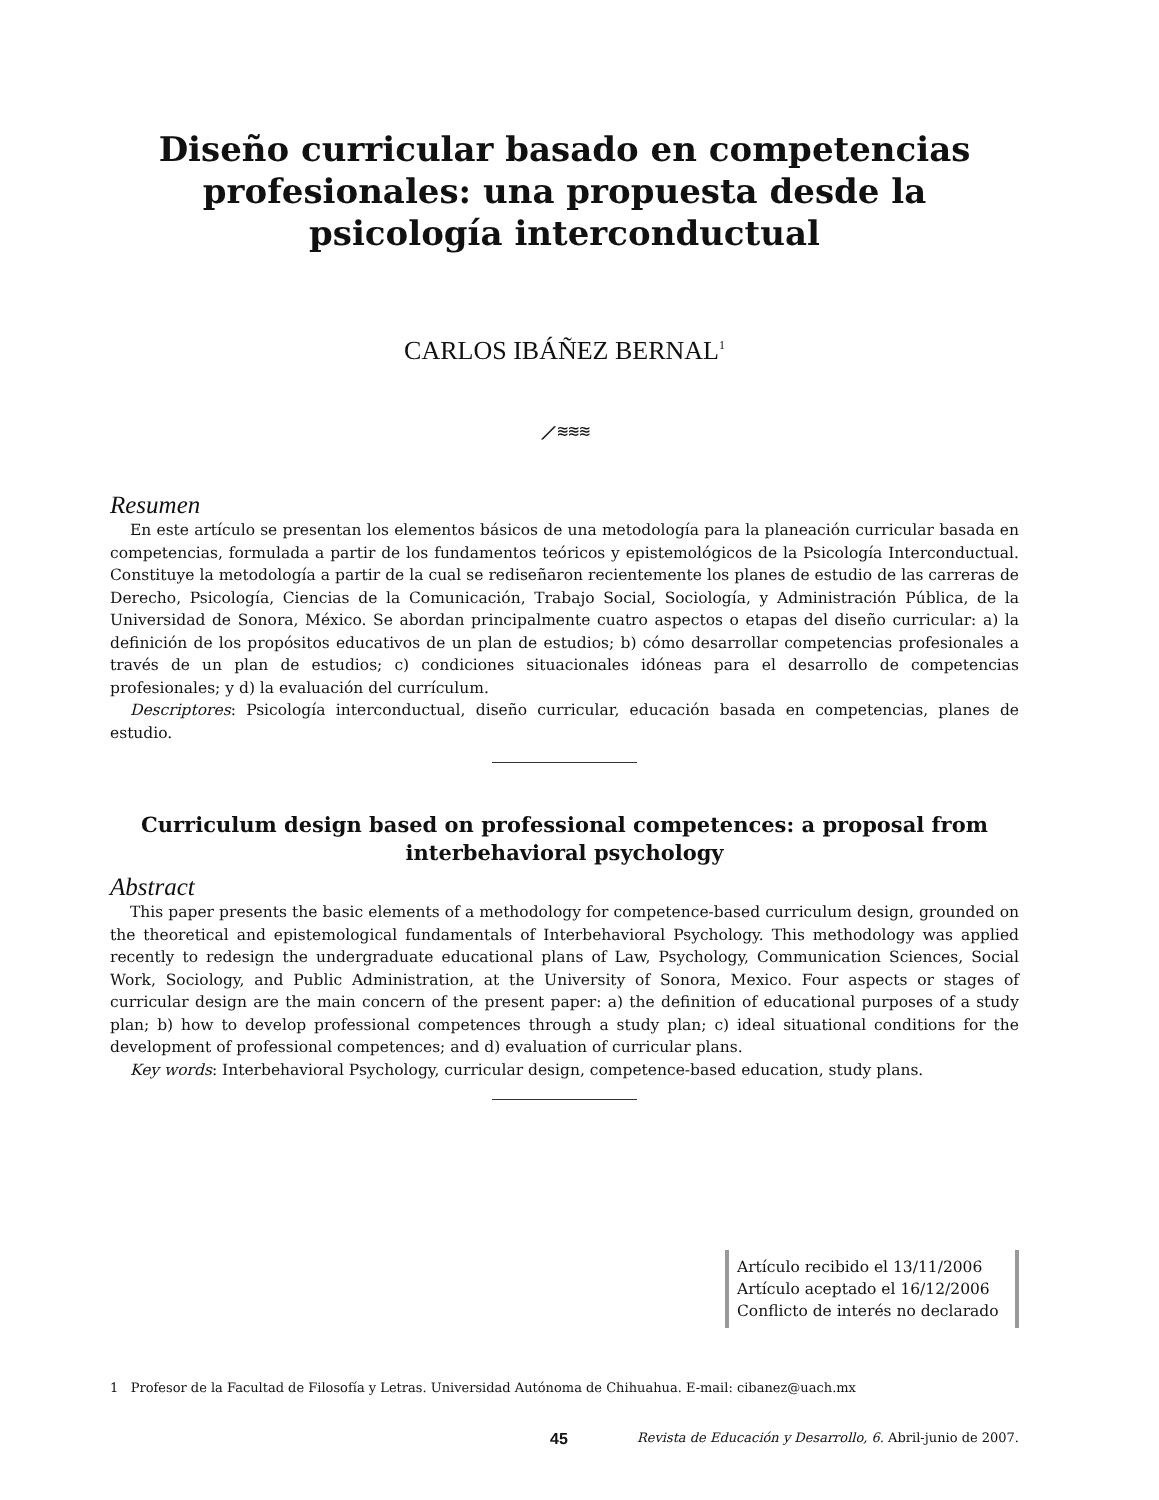Diseño curricular basado en competencias profesionales: una propuesta desde la psicología interconductual
CARLOS IBÁÑEZ BERNAL<sup>1</sup>
⟋≋≋≋
Resumen
En este artículo se presentan los elementos básicos de una metodología para la planeación curricular basada en competencias, formulada a partir de los fundamentos teóricos y epistemológicos de la Psicología Interconductual. Constituye la metodología a partir de la cual se rediseñaron recientemente los planes de estudio de las carreras de Derecho, Psicología, Ciencias de la Comunicación, Trabajo Social, Sociología, y Administración Pública, de la Universidad de Sonora, México. Se abordan principalmente cuatro aspectos o etapas del diseño curricular: a) la definición de los propósitos educativos de un plan de estudios; b) cómo desarrollar competencias profesionales a través de un plan de estudios; c) condiciones situacionales idóneas para el desarrollo de competencias profesionales; y d) la evaluación del currículum.
Descriptores: Psicología interconductual, diseño curricular, educación basada en competencias, planes de estudio.
Curriculum design based on professional competences: a proposal from interbehavioral psychology
Abstract
This paper presents the basic elements of a methodology for competence-based curriculum design, grounded on the theoretical and epistemological fundamentals of Interbehavioral Psychology. This methodology was applied recently to redesign the undergraduate educational plans of Law, Psychology, Communication Sciences, Social Work, Sociology, and Public Administration, at the University of Sonora, Mexico. Four aspects or stages of curricular design are the main concern of the present paper: a) the definition of educational purposes of a study plan; b) how to develop professional competences through a study plan; c) ideal situational conditions for the development of professional competences; and d) evaluation of curricular plans.
Key words: Interbehavioral Psychology, curricular design, competence-based education, study plans.
Artículo recibido el 13/11/2006
Artículo aceptado el 16/12/2006
Conflicto de interés no declarado
1 Profesor de la Facultad de Filosofía y Letras. Universidad Autónoma de Chihuahua. E-mail: cibanez@uach.mx
45 Revista de Educación y Desarrollo, 6. Abril-junio de 2007.